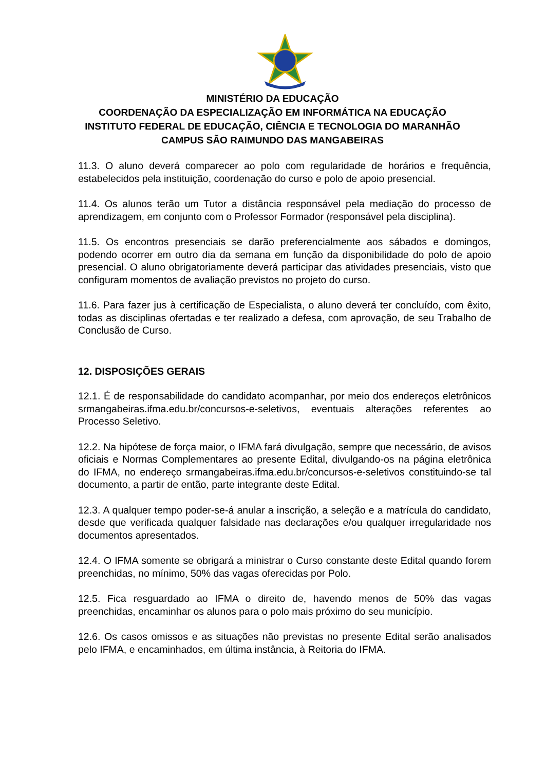MINISTÉRIO DA EDUCAÇÃO
COORDENAÇÃO DA ESPECIALIZAÇÃO EM INFORMÁTICA NA EDUCAÇÃO
INSTITUTO FEDERAL DE EDUCAÇÃO, CIÊNCIA E TECNOLOGIA DO MARANHÃO
CAMPUS SÃO RAIMUNDO DAS MANGABEIRAS
11.3. O aluno deverá comparecer ao polo com regularidade de horários e frequência, estabelecidos pela instituição, coordenação do curso e polo de apoio presencial.
11.4. Os alunos terão um Tutor a distância responsável pela mediação do processo de aprendizagem, em conjunto com o Professor Formador (responsável pela disciplina).
11.5. Os encontros presenciais se darão preferencialmente aos sábados e domingos, podendo ocorrer em outro dia da semana em função da disponibilidade do polo de apoio presencial. O aluno obrigatoriamente deverá participar das atividades presenciais, visto que configuram momentos de avaliação previstos no projeto do curso.
11.6. Para fazer jus à certificação de Especialista, o aluno deverá ter concluído, com êxito, todas as disciplinas ofertadas e ter realizado a defesa, com aprovação, de seu Trabalho de Conclusão de Curso.
12. DISPOSIÇÕES GERAIS
12.1. É de responsabilidade do candidato acompanhar, por meio dos endereços eletrônicos srmangabeiras.ifma.edu.br/concursos-e-seletivos, eventuais alterações referentes ao Processo Seletivo.
12.2. Na hipótese de força maior, o IFMA fará divulgação, sempre que necessário, de avisos oficiais e Normas Complementares ao presente Edital, divulgando-os na página eletrônica do IFMA, no endereço srmangabeiras.ifma.edu.br/concursos-e-seletivos constituindo-se tal documento, a partir de então, parte integrante deste Edital.
12.3. A qualquer tempo poder-se-á anular a inscrição, a seleção e a matrícula do candidato, desde que verificada qualquer falsidade nas declarações e/ou qualquer irregularidade nos documentos apresentados.
12.4. O IFMA somente se obrigará a ministrar o Curso constante deste Edital quando forem preenchidas, no mínimo, 50% das vagas oferecidas por Polo.
12.5. Fica resguardado ao IFMA o direito de, havendo menos de 50% das vagas preenchidas, encaminhar os alunos para o polo mais próximo do seu município.
12.6. Os casos omissos e as situações não previstas no presente Edital serão analisados pelo IFMA, e encaminhados, em última instância, à Reitoria do IFMA.